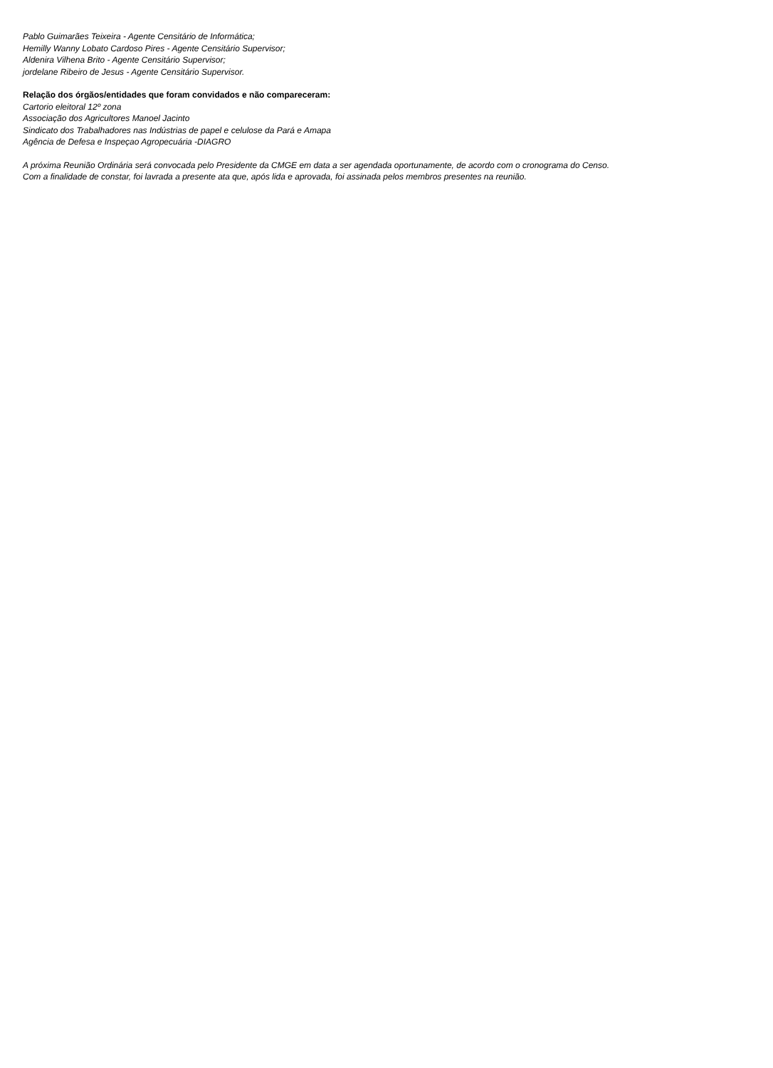Pablo Guimarães Teixeira - Agente Censitário de Informática;
Hemilly Wanny Lobato Cardoso Pires - Agente Censitário Supervisor;
Aldenira Vilhena Brito - Agente Censitário Supervisor;
jordelane Ribeiro de Jesus - Agente Censitário Supervisor.
Relação dos órgãos/entidades que foram convidados e não compareceram:
Cartorio eleitoral 12º zona
Associação dos Agricultores Manoel Jacinto
Sindicato dos Trabalhadores nas Indústrias de papel e celulose da Pará e Amapa
Agência de Defesa e Inspeçao Agropecuária -DIAGRO
A próxima Reunião Ordinária será convocada pelo Presidente da CMGE em data a ser agendada oportunamente, de acordo com o cronograma do Censo.
Com a finalidade de constar, foi lavrada a presente ata que, após lida e aprovada, foi assinada pelos membros presentes na reunião.